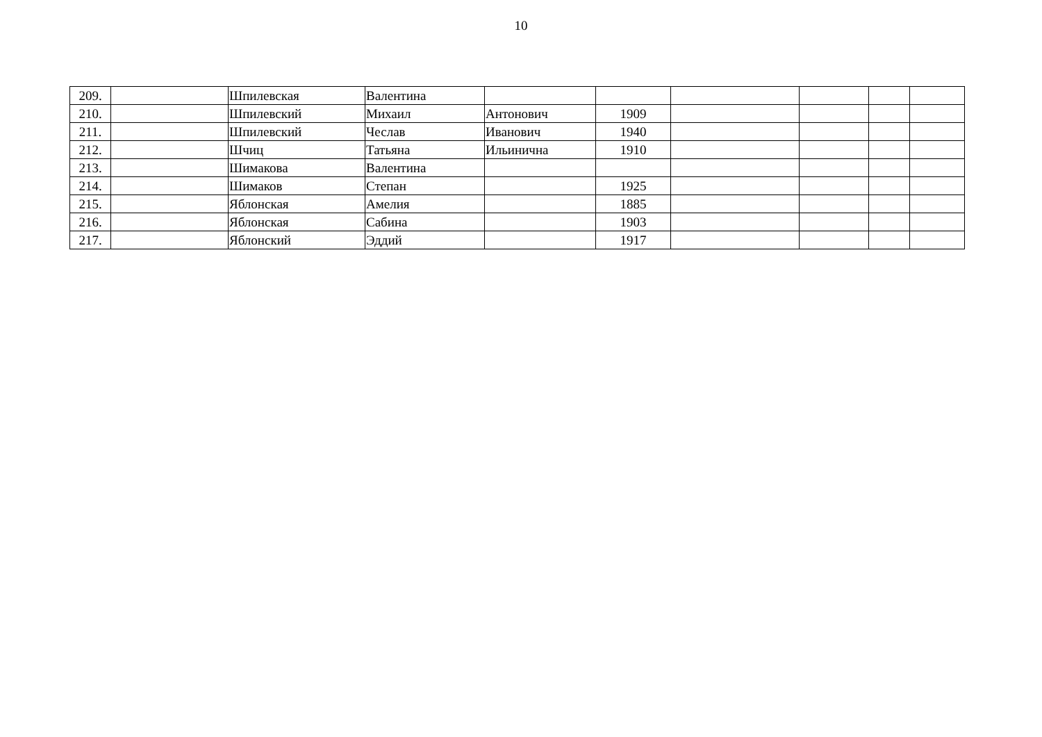10
| 209. | | Шпилевская | Валентина | | | | | | |
| 210. | | Шпилевский | Михаил | Антонович | 1909 | | | | |
| 211. | | Шпилевский | Чеслав | Иванович | 1940 | | | | |
| 212. | | Шчиц | Татьяна | Ильинична | 1910 | | | | |
| 213. | | Шимакова | Валентина | | | | | | |
| 214. | | Шимаков | Степан | | 1925 | | | | |
| 215. | | Яблонская | Амелия | | 1885 | | | | |
| 216. | | Яблонская | Сабина | | 1903 | | | | |
| 217. | | Яблонский | Эддий | | 1917 | | | | |